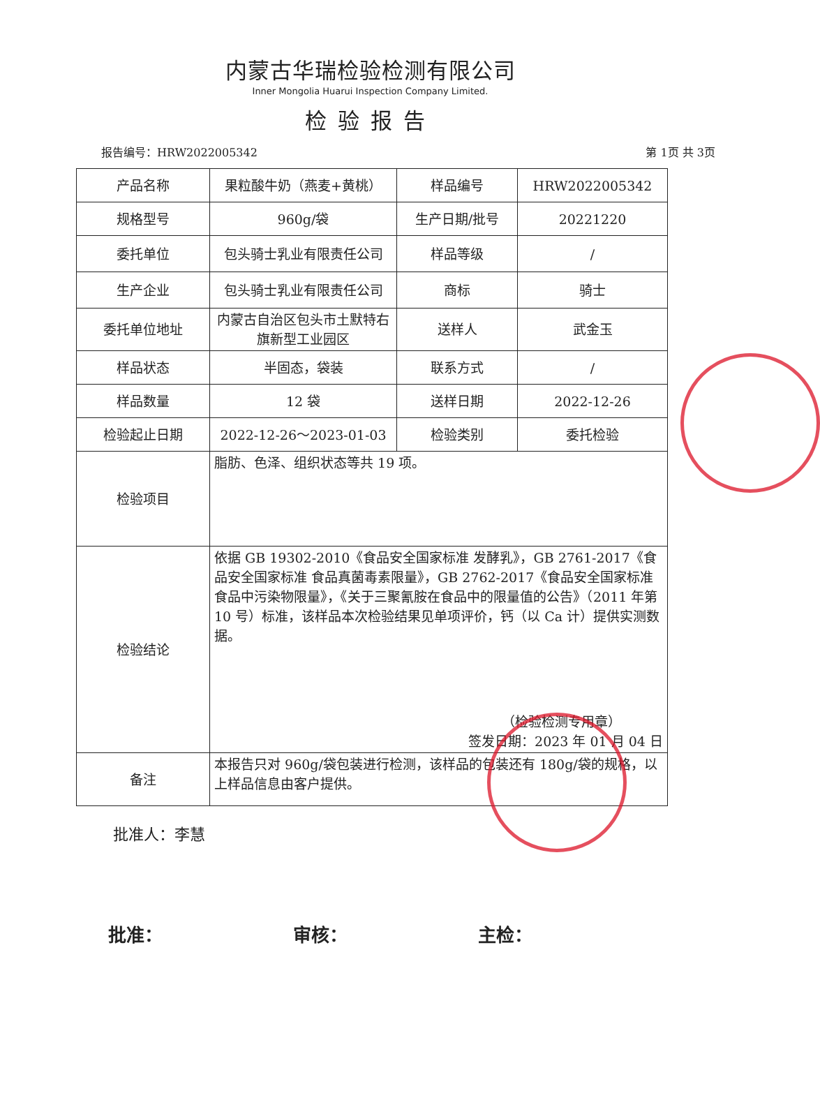内蒙古华瑞检验检测有限公司
Inner Mongolia Huarui Inspection Company Limited.
检验报告
报告编号：HRW2022005342 第 1页 共 3页
| 产品名称 | 果粒酸牛奶（燕麦+黄桃） | 样品编号 | HRW2022005342 |
| 规格型号 | 960g/袋 | 生产日期/批号 | 20221220 |
| 委托单位 | 包头骑士乳业有限责任公司 | 样品等级 | / |
| 生产企业 | 包头骑士乳业有限责任公司 | 商标 | 骑士 |
| 委托单位地址 | 内蒙古自治区包头市土默特右旗新型工业园区 | 送样人 | 武金玉 |
| 样品状态 | 半固态，袋装 | 联系方式 | / |
| 样品数量 | 12 袋 | 送样日期 | 2022-12-26 |
| 检验起止日期 | 2022-12-26～2023-01-03 | 检验类别 | 委托检验 |
| 检验项目 | 脂肪、色泽、组织状态等共 19 项。 | | |
| 检验结论 | 依据 GB 19302-2010《食品安全国家标准 发酵乳》，GB 2761-2017《食品安全国家标准 食品真菌毒素限量》，GB 2762-2017《食品安全国家标准 食品中污染物限量》，《关于三聚氰胺在食品中的限量值的公告》（2011 年第 10 号）标准，该样品本次检验结果见单项评价，钙（以 Ca 计）提供实测数据。 （检验检测专用章） 签发日期：2023 年 01 月 04 日 | | |
| 备注 | 本报告只对 960g/袋包装进行检测，该样品的包装还有 180g/袋的规格，以上样品信息由客户提供。 | | |
批准人：李慧
批准： 审核： 主检：